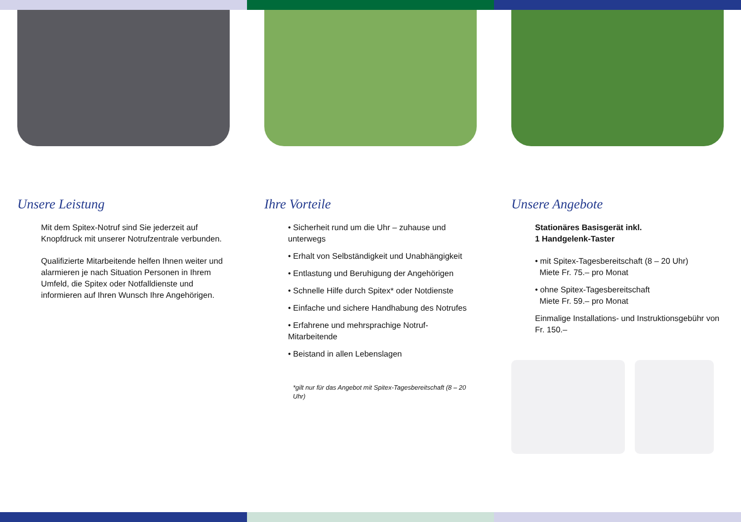Unsere Leistung
Mit dem Spitex-Notruf sind Sie jederzeit auf Knopfdruck mit unserer Notrufzentrale verbunden.
Qualifizierte Mitarbeitende helfen Ihnen weiter und alarmieren je nach Situation Personen in Ihrem Umfeld, die Spitex oder Notfalldienste und informieren auf Ihren Wunsch Ihre Angehörigen.
Ihre Vorteile
• Sicherheit rund um die Uhr – zuhause und unterwegs
• Erhalt von Selbständigkeit und Unabhängigkeit
• Entlastung und Beruhigung der Angehörigen
• Schnelle Hilfe durch Spitex* oder Notdienste
• Einfache und sichere Handhabung des Notrufes
• Erfahrene und mehrsprachige Notruf-Mitarbeitende
• Beistand in allen Lebenslagen
*gilt nur für das Angebot mit Spitex-Tagesbereitschaft (8 – 20 Uhr)
Unsere Angebote
Stationäres Basisgerät inkl.
1 Handgelenk-Taster
• mit Spitex-Tagesbereitschaft (8 – 20 Uhr)
Miete Fr. 75.– pro Monat
• ohne Spitex-Tagesbereitschaft
Miete Fr. 59.– pro Monat
Einmalige Installations- und Instruktionsgebühr von Fr. 150.–